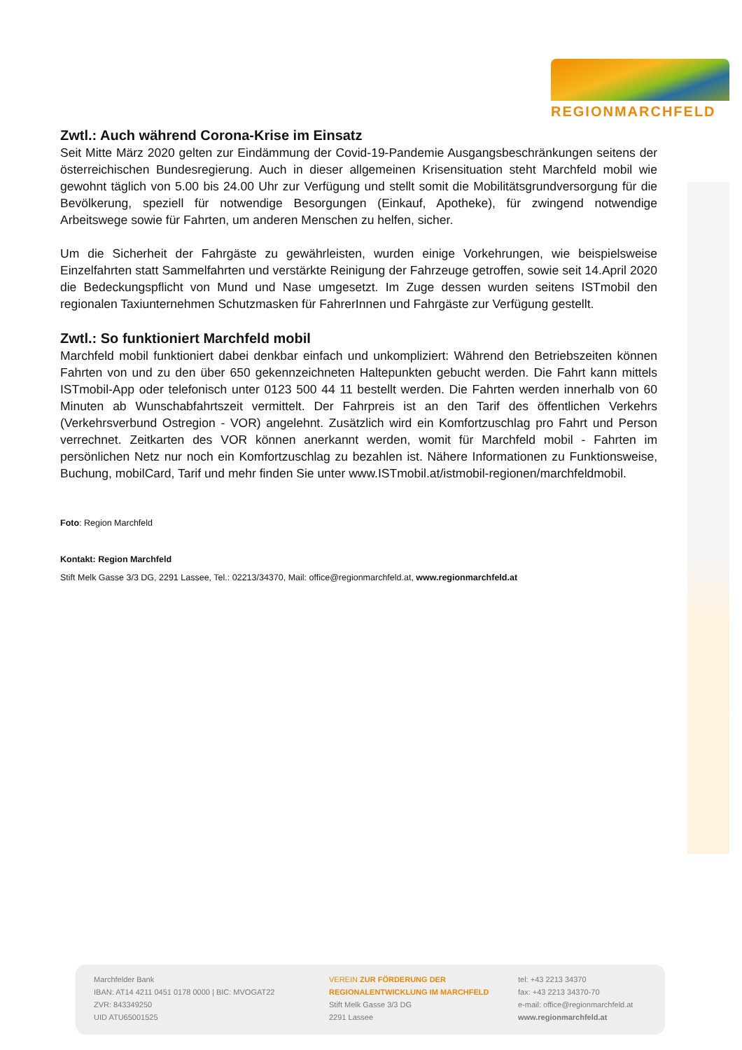REGIONMARCHFELD
Zwtl.: Auch während Corona-Krise im Einsatz
Seit Mitte März 2020 gelten zur Eindämmung der Covid-19-Pandemie Ausgangsbeschränkungen seitens der österreichischen Bundesregierung. Auch in dieser allgemeinen Krisensituation steht Marchfeld mobil wie gewohnt täglich von 5.00 bis 24.00 Uhr zur Verfügung und stellt somit die Mobilitätsgrundversorgung für die Bevölkerung, speziell für notwendige Besorgungen (Einkauf, Apotheke), für zwingend notwendige Arbeitswege sowie für Fahrten, um anderen Menschen zu helfen, sicher.
Um die Sicherheit der Fahrgäste zu gewährleisten, wurden einige Vorkehrungen, wie beispielsweise Einzelfahrten statt Sammelfahrten und verstärkte Reinigung der Fahrzeuge getroffen, sowie seit 14.April 2020 die Bedeckungspflicht von Mund und Nase umgesetzt. Im Zuge dessen wurden seitens ISTmobil den regionalen Taxiunternehmen Schutzmasken für FahrerInnen und Fahrgäste zur Verfügung gestellt.
Zwtl.: So funktioniert Marchfeld mobil
Marchfeld mobil funktioniert dabei denkbar einfach und unkompliziert: Während den Betriebszeiten können Fahrten von und zu den über 650 gekennzeichneten Haltepunkten gebucht werden. Die Fahrt kann mittels ISTmobil-App oder telefonisch unter 0123 500 44 11 bestellt werden. Die Fahrten werden innerhalb von 60 Minuten ab Wunschabfahrtszeit vermittelt. Der Fahrpreis ist an den Tarif des öffentlichen Verkehrs (Verkehrsverbund Ostregion - VOR) angelehnt. Zusätzlich wird ein Komfortzuschlag pro Fahrt und Person verrechnet. Zeitkarten des VOR können anerkannt werden, womit für Marchfeld mobil - Fahrten im persönlichen Netz nur noch ein Komfortzuschlag zu bezahlen ist. Nähere Informationen zu Funktionsweise, Buchung, mobilCard, Tarif und mehr finden Sie unter www.ISTmobil.at/istmobil-regionen/marchfeldmobil.
Foto: Region Marchfeld
Kontakt: Region Marchfeld
Stift Melk Gasse 3/3 DG, 2291 Lassee, Tel.: 02213/34370, Mail: office@regionmarchfeld.at, www.regionmarchfeld.at
Marchfelder Bank
IBAN: AT14 4211 0451 0178 0000 | BIC: MVOGAT22
ZVR: 843349250
UID ATU65001525
VEREIN ZUR FÖRDERUNG DER
REGIONALENTWICKLUNG IM MARCHFELD
Stift Melk Gasse 3/3 DG
2291 Lassee
tel: +43 2213 34370
fax: +43 2213 34370-70
e-mail: office@regionmarchfeld.at
www.regionmarchfeld.at